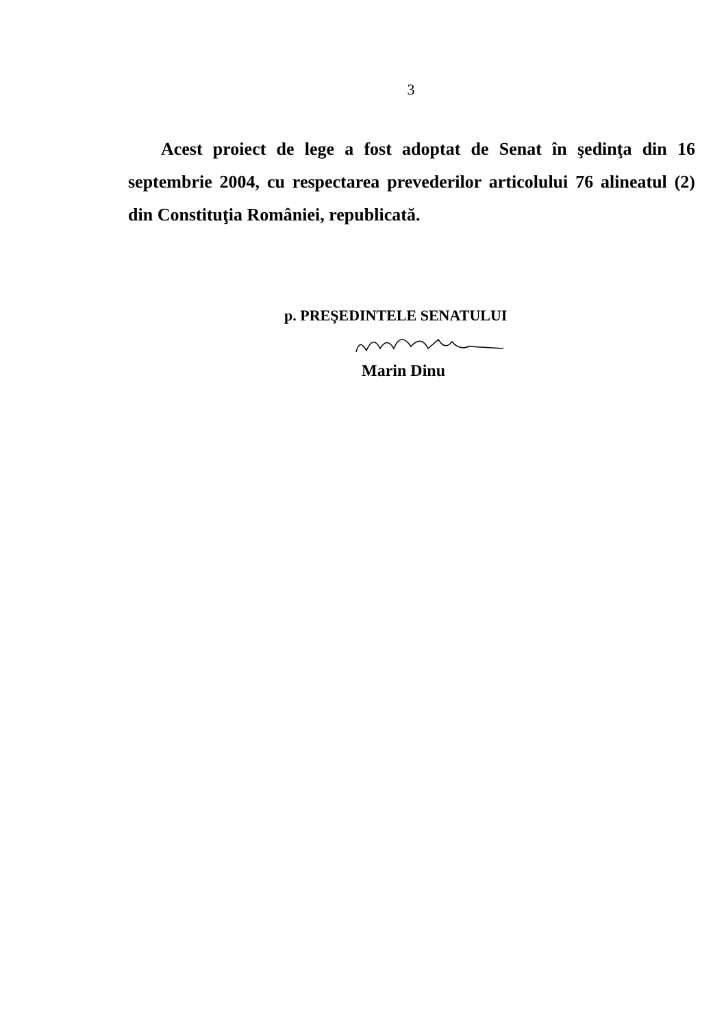3
Acest proiect de lege a fost adoptat de Senat în şedinţa din 16 septembrie 2004, cu respectarea prevederilor articolului 76 alineatul (2) din Constituţia României, republicată.
p. PREŞEDINTELE SENATULUI
Marin Dinu